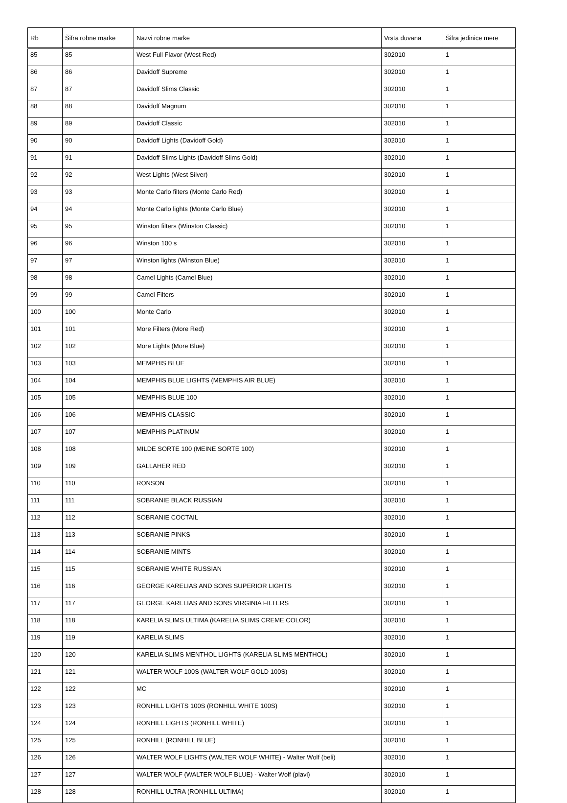| Rb | Šifra robne marke | Nazvi robne marke | Vrsta duvana | Šifra jedinice mere |
| --- | --- | --- | --- | --- |
| 85 | 85 | West Full Flavor (West Red) | 302010 | 1 |
| 86 | 86 | Davidoff Supreme | 302010 | 1 |
| 87 | 87 | Davidoff Slims Classic | 302010 | 1 |
| 88 | 88 | Davidoff Magnum | 302010 | 1 |
| 89 | 89 | Davidoff Classic | 302010 | 1 |
| 90 | 90 | Davidoff Lights (Davidoff Gold) | 302010 | 1 |
| 91 | 91 | Davidoff Slims Lights (Davidoff Slims Gold) | 302010 | 1 |
| 92 | 92 | West Lights (West Silver) | 302010 | 1 |
| 93 | 93 | Monte Carlo filters (Monte Carlo Red) | 302010 | 1 |
| 94 | 94 | Monte Carlo lights (Monte Carlo Blue) | 302010 | 1 |
| 95 | 95 | Winston filters (Winston Classic) | 302010 | 1 |
| 96 | 96 | Winston 100 s | 302010 | 1 |
| 97 | 97 | Winston lights (Winston Blue) | 302010 | 1 |
| 98 | 98 | Camel Lights (Camel Blue) | 302010 | 1 |
| 99 | 99 | Camel Filters | 302010 | 1 |
| 100 | 100 | Monte Carlo | 302010 | 1 |
| 101 | 101 | More Filters (More Red) | 302010 | 1 |
| 102 | 102 | More Lights (More Blue) | 302010 | 1 |
| 103 | 103 | MEMPHIS BLUE | 302010 | 1 |
| 104 | 104 | MEMPHIS BLUE LIGHTS (MEMPHIS AIR BLUE) | 302010 | 1 |
| 105 | 105 | MEMPHIS BLUE 100 | 302010 | 1 |
| 106 | 106 | MEMPHIS CLASSIC | 302010 | 1 |
| 107 | 107 | MEMPHIS PLATINUM | 302010 | 1 |
| 108 | 108 | MILDE SORTE 100 (MEINE SORTE 100) | 302010 | 1 |
| 109 | 109 | GALLAHER RED | 302010 | 1 |
| 110 | 110 | RONSON | 302010 | 1 |
| 111 | 111 | SOBRANIE BLACK RUSSIAN | 302010 | 1 |
| 112 | 112 | SOBRANIE COCTAIL | 302010 | 1 |
| 113 | 113 | SOBRANIE PINKS | 302010 | 1 |
| 114 | 114 | SOBRANIE MINTS | 302010 | 1 |
| 115 | 115 | SOBRANIE WHITE RUSSIAN | 302010 | 1 |
| 116 | 116 | GEORGE KARELIAS AND SONS SUPERIOR LIGHTS | 302010 | 1 |
| 117 | 117 | GEORGE KARELIAS AND SONS VIRGINIA FILTERS | 302010 | 1 |
| 118 | 118 | KARELIA SLIMS ULTIMA (KARELIA SLIMS CREME COLOR) | 302010 | 1 |
| 119 | 119 | KARELIA SLIMS | 302010 | 1 |
| 120 | 120 | KARELIA SLIMS MENTHOL LIGHTS (KARELIA SLIMS MENTHOL) | 302010 | 1 |
| 121 | 121 | WALTER WOLF 100S (WALTER WOLF GOLD 100S) | 302010 | 1 |
| 122 | 122 | MC | 302010 | 1 |
| 123 | 123 | RONHILL LIGHTS 100S (RONHILL WHITE 100S) | 302010 | 1 |
| 124 | 124 | RONHILL LIGHTS (RONHILL WHITE) | 302010 | 1 |
| 125 | 125 | RONHILL (RONHILL BLUE) | 302010 | 1 |
| 126 | 126 | WALTER WOLF LIGHTS (WALTER WOLF WHITE) - Walter Wolf (beli) | 302010 | 1 |
| 127 | 127 | WALTER WOLF (WALTER WOLF BLUE) - Walter Wolf (plavi) | 302010 | 1 |
| 128 | 128 | RONHILL ULTRA (RONHILL ULTIMA) | 302010 | 1 |